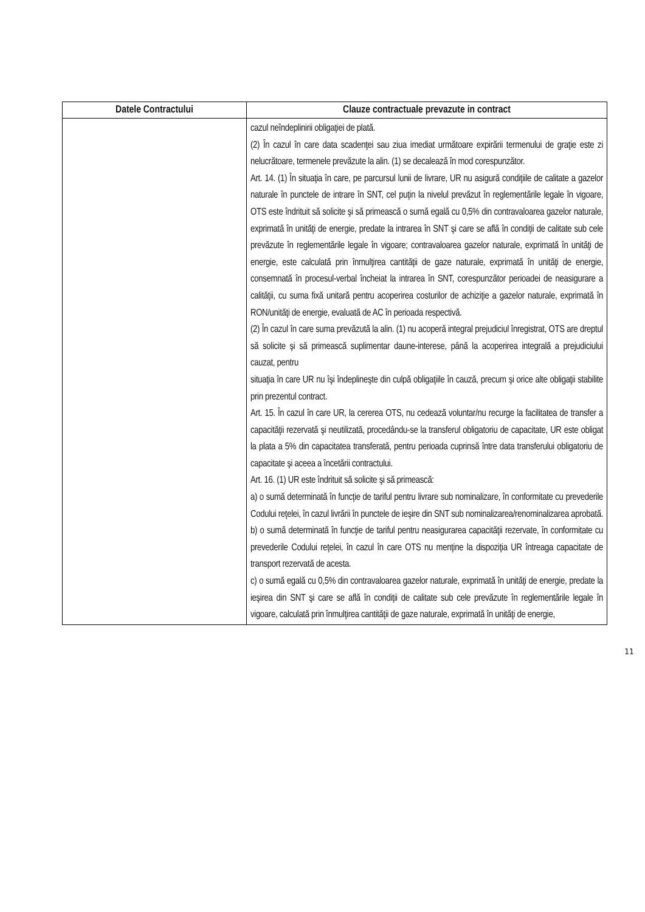| Datele Contractului | Clauze contractuale prevazute in contract |
| --- | --- |
| | cazul neîndeplinirii obligaţiei de plată. (2) În cazul în care data scadenţei sau ziua imediat următoare expirării termenului de graţie este zi nelucrătoare, termenele prevăzute la alin. (1) se decalează în mod corespunzător. Art. 14. (1) În situaţia în care, pe parcursul lunii de livrare, UR nu asigură condiţiile de calitate a gazelor naturale în punctele de intrare în SNT, cel puţin la nivelul prevăzut în reglementările legale în vigoare, OTS este îndrituit să solicite şi să primească o sumă egală cu 0,5% din contravaloarea gazelor naturale, exprimată în unităţi de energie, predate la intrarea în SNT şi care se află în condiţii de calitate sub cele prevăzute în reglementările legale în vigoare; contravaloarea gazelor naturale, exprimată în unităţi de energie, este calculată prin înmulţirea cantităţii de gaze naturale, exprimată în unităţi de energie, consemnată în procesul-verbal încheiat la intrarea în SNT, corespunzător perioadei de neasigurare a calităţii, cu suma fixă unitară pentru acoperirea costurilor de achiziţie a gazelor naturale, exprimată în RON/unităţi de energie, evaluată de AC în perioada respectivă. (2) În cazul în care suma prevăzută la alin. (1) nu acoperă integral prejudiciul înregistrat, OTS are dreptul să solicite şi să primească suplimentar daune-interese, până la acoperirea integrală a prejudiciului cauzat, pentru situaţia în care UR nu îşi îndeplineşte din culpă obligaţiile în cauză, precum şi orice alte obligaţii stabilite prin prezentul contract. Art. 15. În cazul în care UR, la cererea OTS, nu cedează voluntar/nu recurge la facilitatea de transfer a capacităţii rezervată şi neutilizată, procedându-se la transferul obligatoriu de capacitate, UR este obligat la plata a 5% din capacitatea transferată, pentru perioada cuprinsă între data transferului obligatoriu de capacitate şi aceea a încetării contractului. Art. 16. (1) UR este îndrituit să solicite şi să primească: a) o sumă determinată în funcţie de tariful pentru livrare sub nominalizare, în conformitate cu prevederile Codului reţelei, în cazul livrării în punctele de ieşire din SNT sub nominalizarea/renominalizarea aprobată. b) o sumă determinată în funcţie de tariful pentru neasigurarea capacităţii rezervate, în conformitate cu prevederile Codului reţelei, în cazul în care OTS nu menţine la dispoziţia UR întreaga capacitate de transport rezervată de acesta. c) o sumă egală cu 0,5% din contravaloarea gazelor naturale, exprimată în unităţi de energie, predate la ieşirea din SNT şi care se află în condiţii de calitate sub cele prevăzute în reglementările legale în vigoare, calculată prin înmulţirea cantităţii de gaze naturale, exprimată în unităţi de energie, |
11